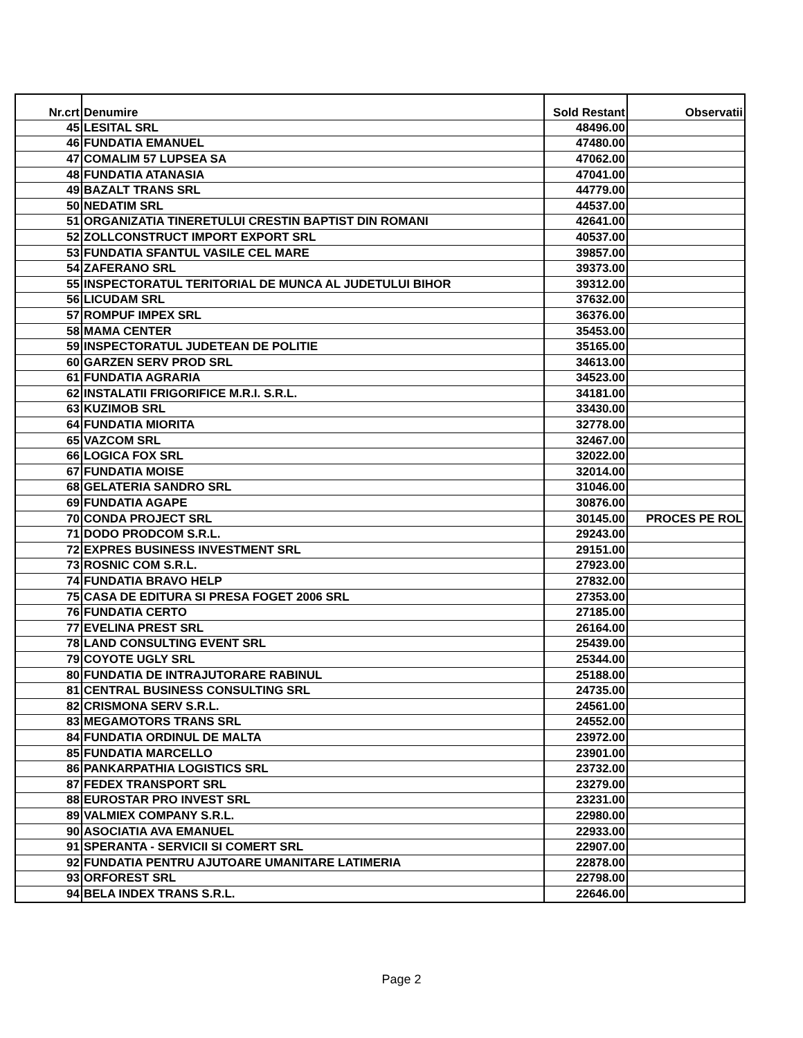| Nr.crt | Denumire | Sold Restant | Observatii |
| --- | --- | --- | --- |
| 45 | LESITAL SRL | 48496.00 | |
| 46 | FUNDATIA EMANUEL | 47480.00 | |
| 47 | COMALIM 57 LUPSEA SA | 47062.00 | |
| 48 | FUNDATIA ATANASIA | 47041.00 | |
| 49 | BAZALT TRANS SRL | 44779.00 | |
| 50 | NEDATIM SRL | 44537.00 | |
| 51 | ORGANIZATIA TINERETULUI CRESTIN BAPTIST DIN ROMANI | 42641.00 | |
| 52 | ZOLLCONSTRUCT IMPORT EXPORT SRL | 40537.00 | |
| 53 | FUNDATIA SFANTUL VASILE CEL MARE | 39857.00 | |
| 54 | ZAFERANO SRL | 39373.00 | |
| 55 | INSPECTORATUL TERITORIAL DE MUNCA AL JUDETULUI BIHOR | 39312.00 | |
| 56 | LICUDAM SRL | 37632.00 | |
| 57 | ROMPUF IMPEX SRL | 36376.00 | |
| 58 | MAMA CENTER | 35453.00 | |
| 59 | INSPECTORATUL JUDETEAN DE POLITIE | 35165.00 | |
| 60 | GARZEN SERV PROD SRL | 34613.00 | |
| 61 | FUNDATIA AGRARIA | 34523.00 | |
| 62 | INSTALATII FRIGORIFICE M.R.I. S.R.L. | 34181.00 | |
| 63 | KUZIMOB SRL | 33430.00 | |
| 64 | FUNDATIA MIORITA | 32778.00 | |
| 65 | VAZCOM SRL | 32467.00 | |
| 66 | LOGICA FOX SRL | 32022.00 | |
| 67 | FUNDATIA MOISE | 32014.00 | |
| 68 | GELATERIA SANDRO SRL | 31046.00 | |
| 69 | FUNDATIA AGAPE | 30876.00 | |
| 70 | CONDA PROJECT SRL | 30145.00 | PROCES PE ROL |
| 71 | DODO PRODCOM S.R.L. | 29243.00 | |
| 72 | EXPRES BUSINESS INVESTMENT SRL | 29151.00 | |
| 73 | ROSNIC COM S.R.L. | 27923.00 | |
| 74 | FUNDATIA BRAVO HELP | 27832.00 | |
| 75 | CASA DE EDITURA SI PRESA FOGET 2006 SRL | 27353.00 | |
| 76 | FUNDATIA CERTO | 27185.00 | |
| 77 | EVELINA PREST SRL | 26164.00 | |
| 78 | LAND CONSULTING EVENT SRL | 25439.00 | |
| 79 | COYOTE UGLY SRL | 25344.00 | |
| 80 | FUNDATIA DE INTRAJUTORARE RABINUL | 25188.00 | |
| 81 | CENTRAL BUSINESS CONSULTING SRL | 24735.00 | |
| 82 | CRISMONA SERV S.R.L. | 24561.00 | |
| 83 | MEGAMOTORS TRANS SRL | 24552.00 | |
| 84 | FUNDATIA ORDINUL DE MALTA | 23972.00 | |
| 85 | FUNDATIA MARCELLO | 23901.00 | |
| 86 | PANKARPATHIA LOGISTICS SRL | 23732.00 | |
| 87 | FEDEX TRANSPORT SRL | 23279.00 | |
| 88 | EUROSTAR PRO INVEST SRL | 23231.00 | |
| 89 | VALMIEX COMPANY S.R.L. | 22980.00 | |
| 90 | ASOCIATIA AVA EMANUEL | 22933.00 | |
| 91 | SPERANTA - SERVICII SI COMERT SRL | 22907.00 | |
| 92 | FUNDATIA PENTRU AJUTOARE UMANITARE LATIMERIA | 22878.00 | |
| 93 | ORFOREST SRL | 22798.00 | |
| 94 | BELA INDEX TRANS S.R.L. | 22646.00 | |
Page 2